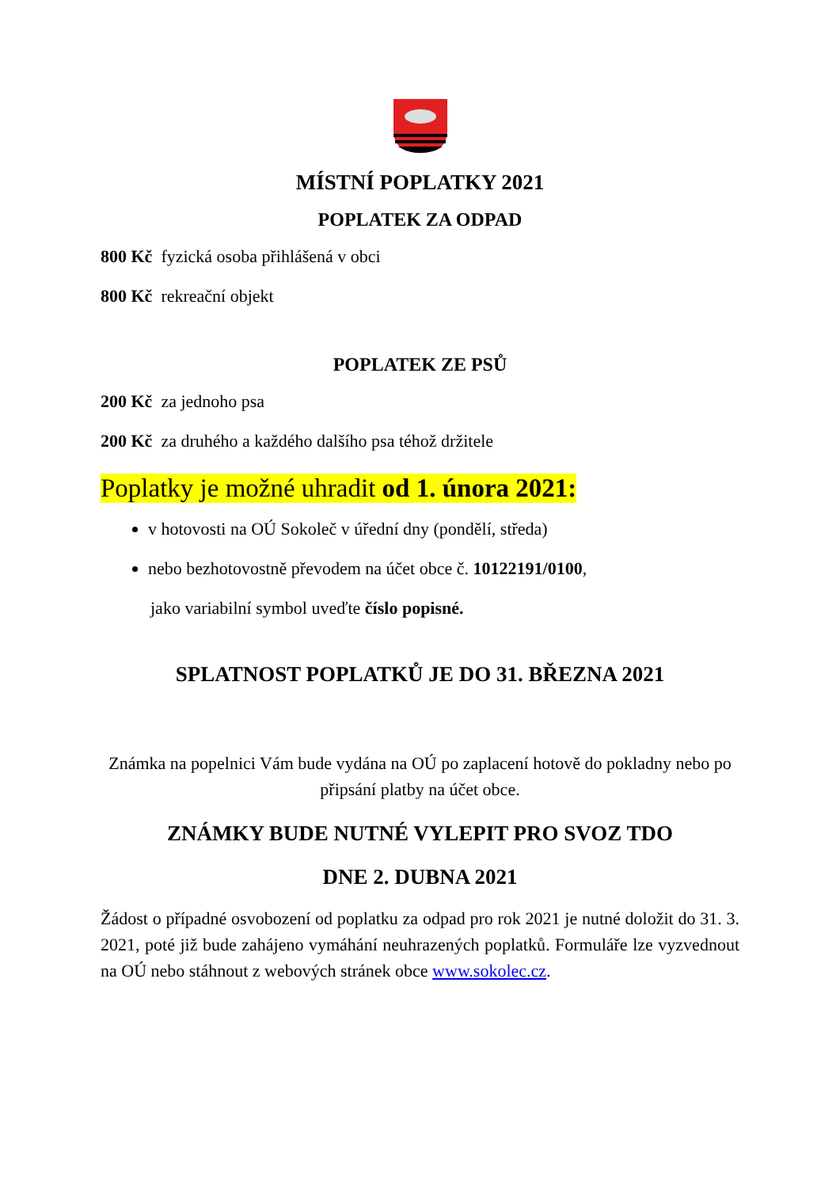MÍSTNÍ POPLATKY 2021
POPLATEK ZA ODPAD
800 Kč fyzická osoba přihlášená v obci
800 Kč rekreační objekt
POPLATEK ZE PSŮ
200 Kč za jednoho psa
200 Kč za druhého a každého dalšího psa téhož držitele
Poplatky je možné uhradit od 1. února 2021:
v hotovosti na OÚ Sokoleč v úřední dny (pondělí, středa)
nebo bezhotovostně převodem na účet obce č. 10122191/0100,
jako variabilní symbol uveďte číslo popisné.
SPLATNOST POPLATKŮ JE DO 31. BŘEZNA 2021
Známka na popelnici Vám bude vydána na OÚ po zaplacení hotově do pokladny nebo po připsání platby na účet obce.
ZNÁMKY BUDE NUTNÉ VYLEPIT PRO SVOZ TDO
DNE 2. DUBNA 2021
Žádost o případné osvobození od poplatku za odpad pro rok 2021 je nutné doložit do 31. 3. 2021, poté již bude zahájeno vymáhání neuhrazených poplatků. Formuláře lze vyzvednout na OÚ nebo stáhnout z webových stránek obce www.sokolec.cz.